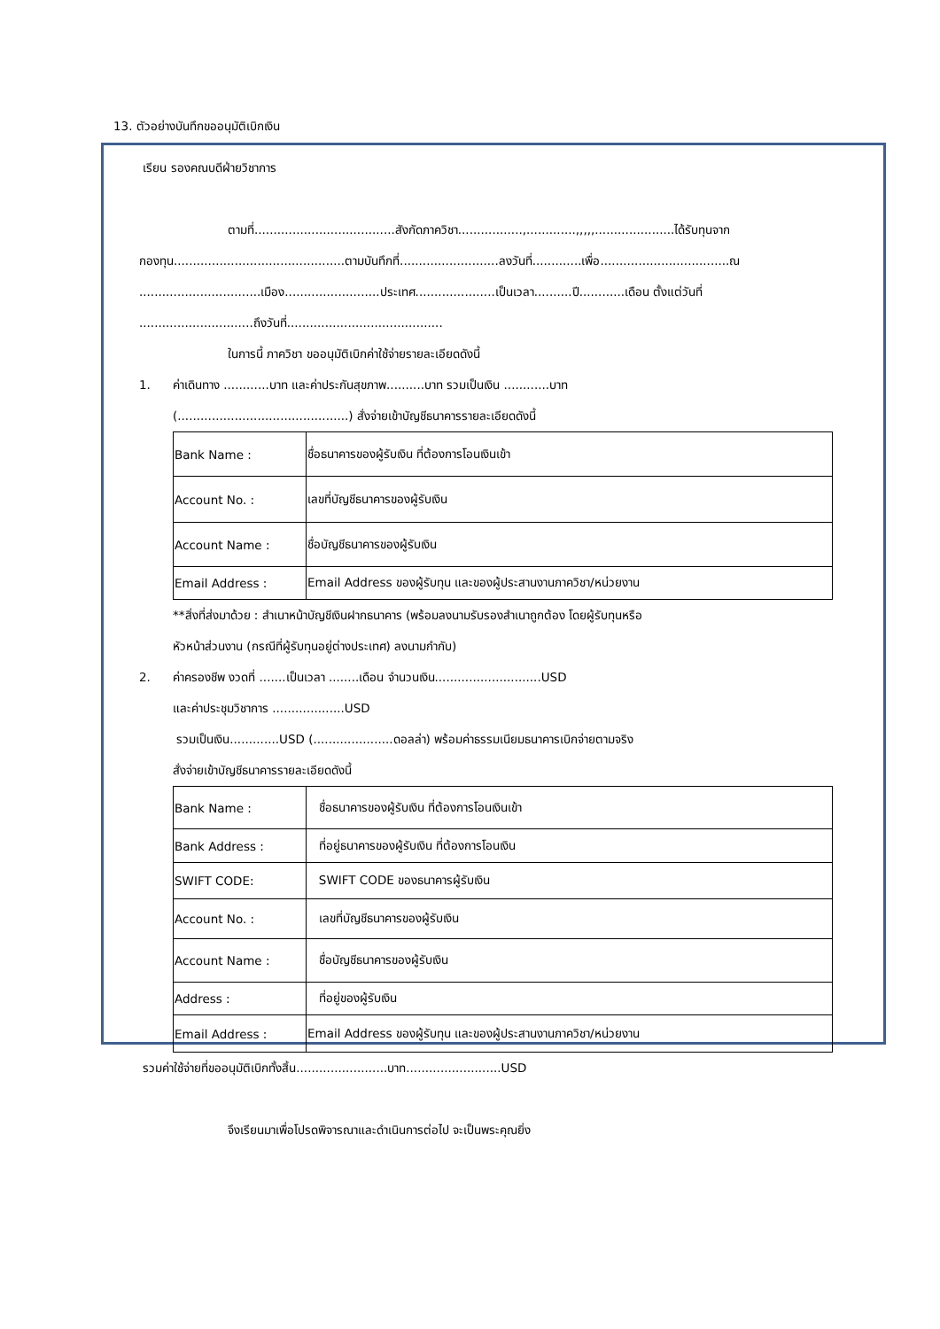13. ตัวอย่างบันทึกขออนุมัติเบิกเงิน
เรียน รองคณบดีฝ่ายวิชาการ
ตามที่.....................................สังกัดภาควิชา.................,.............,,,,,.....................ได้รับทุนจาก
กองทุน.............................................ตามบันทึกที่..........................ลงวันที่.............เพื่อ..................................ณ
................................เมือง.........................ประเทศ.....................เป็นเวลา..........ปี............เดือน ตั้งแต่วันที่
..............................ถึงวันที่.........................................
ในการนี้ ภาควิชา ขออนุมัติเบิกค่าใช้จ่ายรายละเอียดดังนี้
1. ค่าเดินทาง ............บาท และค่าประกันสุขภาพ..........บาท รวมเป็นเงิน ............บาท
(.............................................) สั่งจ่ายเข้าบัญชีธนาคารรายละเอียดดังนี้
| Bank Name : | ชื่อธนาคารของผู้รับเงิน ที่ต้องการโอนเงินเข้า |
| Account No. : | เลขที่บัญชีธนาคารของผู้รับเงิน |
| Account Name : | ชื่อบัญชีธนาคารของผู้รับเงิน |
| Email Address : | Email Address ของผู้รับทุน และของผู้ประสานงานภาควิชา/หน่วยงาน |
**สิ่งที่ส่งมาด้วย : สำเนาหน้าบัญชีเงินฝากธนาคาร (พร้อมลงนามรับรองสำเนาถูกต้อง โดยผู้รับทุนหรือ
หัวหน้าส่วนงาน (กรณีที่ผู้รับทุนอยู่ต่างประเทศ) ลงนามกำกับ)
2. ค่าครองชีพ งวดที่ .......เป็นเวลา ........เดือน จำนวนเงิน............................USD
และค่าประชุมวิชาการ ...................USD
รวมเป็นเงิน.............USD (.....................ดอลล่า) พร้อมค่าธรรมเนียมธนาคารเบิกจ่ายตามจริง
สั่งจ่ายเข้าบัญชีธนาคารรายละเอียดดังนี้
| Bank Name : | ชื่อธนาคารของผู้รับเงิน ที่ต้องการโอนเงินเข้า |
| Bank Address : | ที่อยู่ธนาคารของผู้รับเงิน ที่ต้องการโอนเงิน |
| SWIFT CODE: | SWIFT CODE ของธนาคารผู้รับเงิน |
| Account No. : | เลขที่บัญชีธนาคารของผู้รับเงิน |
| Account Name : | ชื่อบัญชีธนาคารของผู้รับเงิน |
| Address : | ที่อยู่ของผู้รับเงิน |
| Email Address : | Email Address ของผู้รับทุน และของผู้ประสานงานภาควิชา/หน่วยงาน |
รวมค่าใช้จ่ายที่ขออนุมัติเบิกทั้งสิ้น........................บาท.........................USD
จึงเรียนมาเพื่อโปรดพิจารณาและดำเนินการต่อไป จะเป็นพระคุณยิ่ง